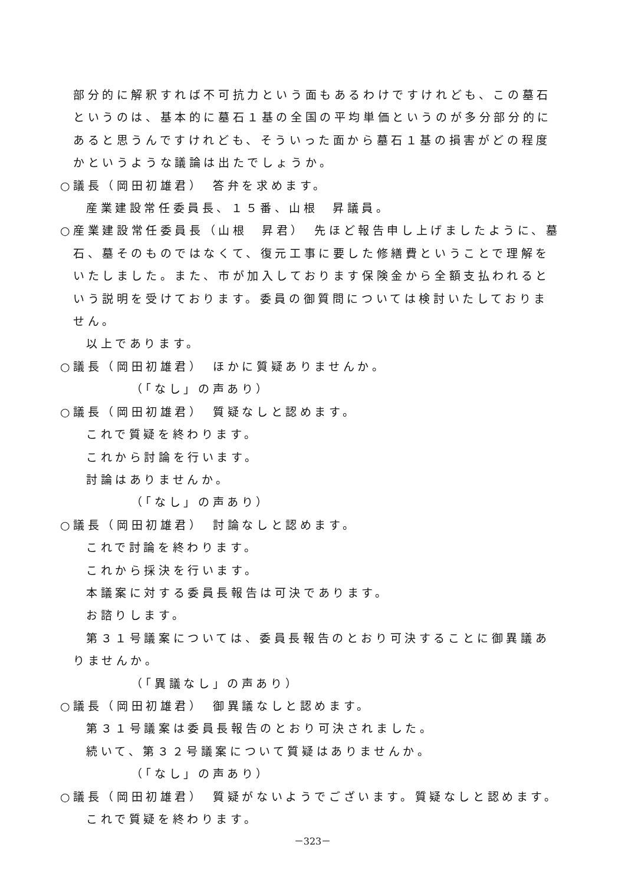部分的に解釈すれば不可抗力という面もあるわけですけれども、この墓石というのは、基本的に墓石１基の全国の平均単価というのが多分部分的にあると思うんですけれども、そういった面から墓石１基の損害がどの程度かというような議論は出たでしょうか。
○議長（岡田初雄君）　答弁を求めます。
産業建設常任委員長、１５番、山根　昇議員。
○産業建設常任委員長（山根　昇君）　先ほど報告申し上げましたように、墓石、墓そのものではなくて、復元工事に要した修繕費ということで理解をいたしました。また、市が加入しております保険金から全額支払われるという説明を受けております。委員の御質問については検討いたしておりません。
以上であります。
○議長（岡田初雄君）　ほかに質疑ありませんか。
（「なし」の声あり）
○議長（岡田初雄君）　質疑なしと認めます。
これで質疑を終わります。
これから討論を行います。
討論はありませんか。
（「なし」の声あり）
○議長（岡田初雄君）　討論なしと認めます。
これで討論を終わります。
これから採決を行います。
本議案に対する委員長報告は可決であります。
お諮りします。
第３１号議案については、委員長報告のとおり可決することに御異議ありませんか。
（「異議なし」の声あり）
○議長（岡田初雄君）　御異議なしと認めます。
第３１号議案は委員長報告のとおり可決されました。
続いて、第３２号議案について質疑はありませんか。
（「なし」の声あり）
○議長（岡田初雄君）　質疑がないようでございます。質疑なしと認めます。
これで質疑を終わります。
－323－